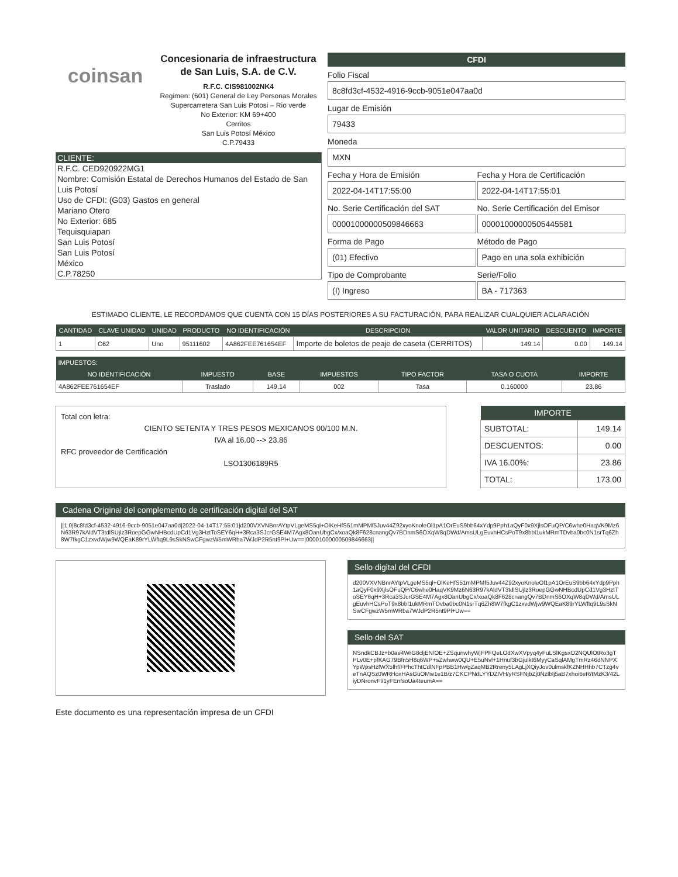coinsan
Concesionaria de infraestructura de San Luis, S.A. de C.V.
R.F.C. CIS981002NK4
Regimen: (601) General de Ley Personas Morales
Supercarretera San Luis Potosi – Rio verde
No Exterior: KM 69+400
Cerritos
San Luis Potosí México
C.P.79433
CLIENTE:
R.F.C. CED920922MG1
Nombre: Comisión Estatal de Derechos Humanos del Estado de San Luis Potosí
Uso de CFDI: (G03) Gastos en general
Mariano Otero
No Exterior: 685
Tequisquiapan
San Luis Potosí
San Luis Potosí
México
C.P.78250
CFDI
Folio Fiscal
8c8fd3cf-4532-4916-9ccb-9051e047aa0d
Lugar de Emisión
79433
Moneda
MXN
Fecha y Hora de Emisión
2022-04-14T17:55:00
Fecha y Hora de Certificación
2022-04-14T17:55:01
No. Serie Certificación del SAT
00001000000509846663
No. Serie Certificación del Emisor
00001000000505445581
Forma de Pago
(01) Efectivo
Método de Pago
Pago en una sola exhibición
Tipo de Comprobante
(I) Ingreso
Serie/Folio
BA - 717363
ESTIMADO CLIENTE, LE RECORDAMOS QUE CUENTA CON 15 DÍAS POSTERIORES A SU FACTURACIÓN, PARA REALIZAR CUALQUIER ACLARACIÓN
| CANTIDAD | CLAVE UNIDAD | UNIDAD | PRODUCTO | NO IDENTIFICACIÓN | DESCRIPCION | VALOR UNITARIO | DESCUENTO | IMPORTE |
| --- | --- | --- | --- | --- | --- | --- | --- | --- |
| 1 | C62 | Uno | 95111602 | 4A862FEE761654EF | Importe de boletos de peaje de caseta (CERRITOS) | 149.14 | 0.00 | 149.14 |
| IMPUESTOS: | | | | | | |
| --- | --- | --- | --- | --- | --- | --- |
| NO IDENTIFICACIÓN | IMPUESTO | BASE | IMPUESTOS | TIPO FACTOR | TASA O CUOTA | IMPORTE |
| 4A862FEE761654EF | Traslado | 149.14 | 002 | Tasa | 0.160000 | 23.86 |
Total con letra:
CIENTO SETENTA Y TRES PESOS MEXICANOS 00/100 M.N.
IVA al 16.00 --> 23.86
RFC proveedor de Certificación
LSO1306189R5
| IMPORTE | |
| --- | --- |
| SUBTOTAL: | 149.14 |
| DESCUENTOS: | 0.00 |
| IVA 16.00%: | 23.86 |
| TOTAL: | 173.00 |
Cadena Original del complemento de certificación digital del SAT
||1.0|8c8fd3cf-4532-4916-9ccb-9051e047aa0d|2022-04-14T17:55:01|d200VXVNBnrAYtpVLgeMS5ql+OlKeHfS51mMPMf5Juv44Z92xyoKnoleOl1pA1OrEuS9bb64xYdp9Pph1aQyF0x9XjlsOFuQP/C6whe0HaqVK9Mz6N63R97kAldVT3tdlSUjlz3RoepGGwNHBcdUpCd1Vg3HztToSEY6qH+3Rca3SJcrGSE4M7Agx8OanUbgCx/xoaQk8F628cnangQv7BDnmS6OXqW8qDWd/AmsULgEuvhHCsPoT9x8bbl1ukMRmTDvba0bc0N1srTq6Zh8W7fkgC1zxvdWjw9WQEaK89rYLWftq9L9sSkNSwCFgwzW5mWRba7WJdP2R5nt9Pl+Uw==|00001000000509846663||
Sello digital del CFDI
d200VXVNBnrAYtpVLgeMS5ql+OlKeHfS51mMPMf5Juv44Z92xyoKnoleOl1pA1OrEuS9bb64xYdp9Pph1aQyF0x9XjlsOFuQP/C6whe0HaqVK9Mz6N63R97kAldVT3tdlSUjlz3RoepGGwNHBcdUpCd1Vg3HztToSEY6qH+3Rca3SJcrGSE4M7Agx8OanUbgCx/xoaQk8F628cnangQv7BDnmS6OXqW8qDWd/AmsULgEuvhHCsPoT9x8bbl1ukMRmTDvba0bc0N1srTq6Zh8W7fkgC1zxvdWjw9WQEaK89rYLWftq9L9sSkNSwCFgwzW5mWRba7WJdP2R5nt9Pl+Uw==
Sello del SAT
NSndkCBJz+b0ae4WrG8cljEN/OE+ZSqunwhyWjFPFQeLOdXwXVpyq4yFuLSlKgsxO2NQUlOtRo3gTPLv0E+pfKAG79Bfn5H8q6WP+sZwhww0QU+E5uNvl+1Hnuf3bGjulkt6MyyCaSqlAMgTmRz46dNNPXYpWpsHzfWX5lhf/FPhcThtCdlNFpPBB1Hw/gZaqMB2Rreny5LAgLjXQiyJov0ulmskfKZNHHhb7CTzg4veTnAQSz0WRHoxHAsGuOMw1e1B/z7CKCPNdLYYDZlVH/yRSFNjbZj0NzIblj5aB7xhoi6eR/tMzK3/42LiyDNronvFl/1yFEnfsoUa4teumA==
Este documento es una representación impresa de un CFDI